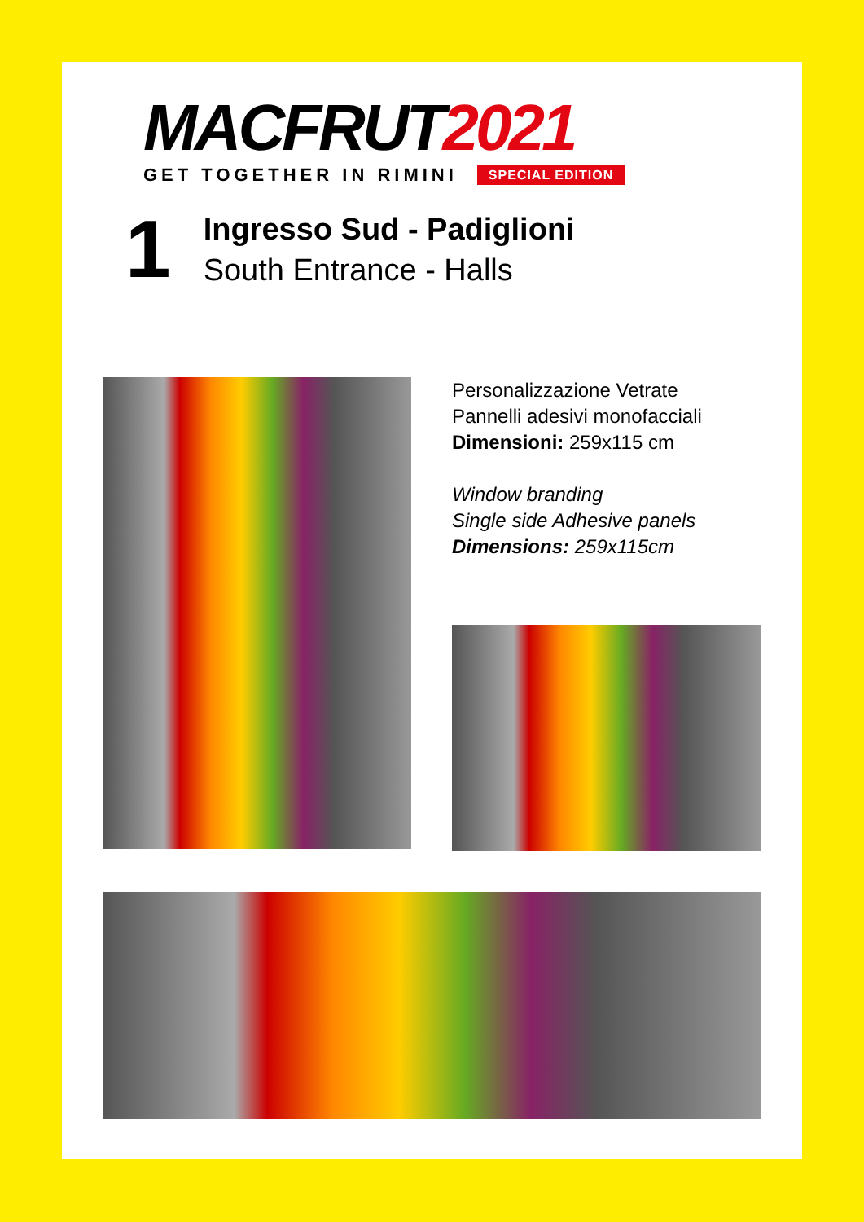MACFRUT2021
GET TOGETHER IN RIMINI SPECIAL EDITION
1
Ingresso Sud - Padiglioni
South Entrance - Halls
Personalizzazione Vetrate
Pannelli adesivi monofacciali
Dimensioni: 259x115 cm
Window branding
Single side Adhesive panels
Dimensions: 259x115cm